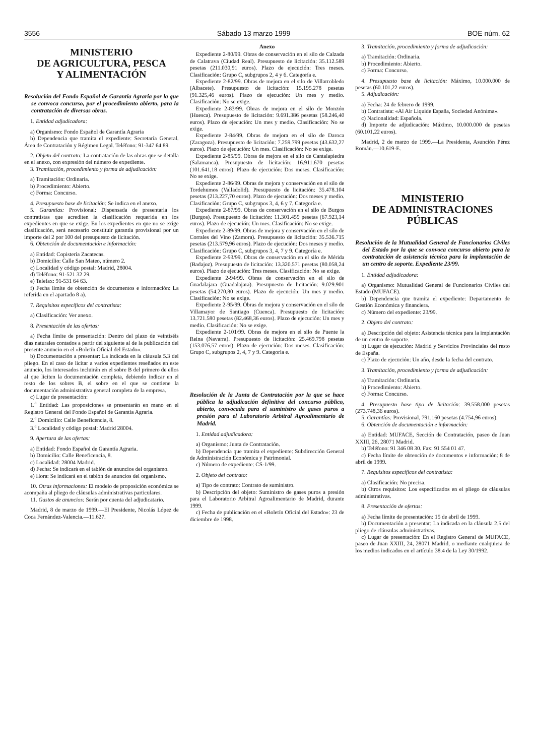3556 Sábado 13 marzo 1999 BOE núm. 62
MINISTERIO
DE AGRICULTURA, PESCA
Y ALIMENTACIÓN
Resolución del Fondo Español de Garantía Agraria por la que se convoca concurso, por el procedimiento abierto, para la contratación de diversas obras.
1. Entidad adjudicadora:
a) Organismo: Fondo Español de Garantía Agraria
b) Dependencia que tramita el expediente: Secretaría General. Área de Contratación y Régimen Legal. Teléfono: 91-347 64 89.
2. Objeto del contrato: La contratación de las obras que se detalla en el anexo, con expresión del número de expediente.
3. Tramitación, procedimiento y forma de adjudicación:
a) Tramitación: Ordinaria.
b) Procedimiento: Abierto.
c) Forma: Concurso.
4. Presupuesto base de licitación: Se indica en el anexo.
5. Garantías: Provisional: Dispensada de presentarla los contratistas que acrediten la clasificación requerida en los expedientes en que se exige. En los expedientes en que no se exige clasificación, será necesario constituir garantía provisional por un importe del 2 por 100 del presupuesto de licitación.
6. Obtención de documentación e información:
a) Entidad: Copistería Zacatecas.
b) Domicilio: Calle San Mateo, número 2.
c) Localidad y código postal: Madrid, 28004.
d) Teléfono: 91-521 32 29.
e) Telefax: 91-531 64 63.
f) Fecha límite de obtención de documentos e información: La referida en el apartado 8 a).
7. Requisitos específicos del contratista:
a) Clasificación: Ver anexo.
8. Presentación de las ofertas:
a) Fecha límite de presentación: Dentro del plazo de veintiséis días naturales contados a partir del siguiente al de la publicación del presente anuncio en el «Boletín Oficial del Estado».
b) Documentación a presentar: La indicada en la cláusula 5.3 del pliego. En el caso de licitar a varios expedientes reseñados en este anuncio, los interesados incluirán en el sobre B del primero de ellos al que liciten la documentación completa, debiendo indicar en el resto de los sobres B, el sobre en el que se contiene la documentación administrativa general completa de la empresa.
c) Lugar de presentación:
1.<sup>a</sup> Entidad: Las proposiciones se presentarán en mano en el Registro General del Fondo Español de Garantía Agraria.
2.<sup>a</sup> Domicilio: Calle Beneficencia, 8.
3.<sup>a</sup> Localidad y código postal: Madrid 28004.
9. Apertura de las ofertas:
a) Entidad: Fondo Español de Garantía Agraria.
b) Domicilio: Calle Beneficencia, 8.
c) Localidad: 28004 Madrid.
d) Fecha: Se indicará en el tablón de anuncios del organismo.
e) Hora: Se indicará en el tablón de anuncios del organismo.
10. Otras informaciones: El modelo de proposición económica se acompaña al pliego de cláusulas administrativas particulares.
11. Gastos de anuncios: Serán por cuenta del adjudicatario.
Madrid, 8 de marzo de 1999.—El Presidente, Nicolás López de Coca Fernández-Valencia.—11.627.
Anexo
Expediente 2-80/99. Obras de conservación en el silo de Calzada de Calatrava (Ciudad Real). Presupuesto de licitación: 35.112.589 pesetas (211.030,91 euros). Plazo de ejecución: Tres meses. Clasificación: Grupo C, subgrupos 2, 4 y 6. Categoría e.
Expediente 2-82/99. Obras de mejora en el silo de Villarrobledo (Albacete). Presupuesto de licitación: 15.195.278 pesetas (91.325,46 euros). Plazo de ejecución: Un mes y medio. Clasificación: No se exige.
Expediente 2-83/99. Obras de mejora en el silo de Monzón (Huesca). Presupuesto de licitación: 9.691.386 pesetas (58.246,40 euros). Plazo de ejecución: Un mes y medio. Clasificación: No se exige.
Expediente 2-84/99. Obras de mejora en el silo de Daroca (Zaragoza). Presupuesto de licitación: 7.259.799 pesetas (43.632,27 euros). Plazo de ejecución: Un mes. Clasificación: No se exige.
Expediente 2-85/99. Obras de mejora en el silo de Cantalapiedra (Salamanca). Presupuesto de licitación: 16.911.670 pesetas (101.641,18 euros). Plazo de ejecución: Dos meses. Clasificación: No se exige.
Expediente 2-86/99. Obras de mejora y conservación en el silo de Tordehumos (Valladolid). Presupuesto de licitación: 35.478.104 pesetas (213.227,70 euros). Plazo de ejecución: Dos meses y medio. Clasificación: Grupo C, subgrupos 3, 4, 6 y 7. Categoría e.
Expediente 2-87/99. Obras de conservación en el silo de Burgos (Burgos). Presupuesto de licitación: 11.301.459 pesetas (67.923,14 euros). Plazo de ejecución: Un mes. Clasificación: No se exige.
Expediente 2-89/99. Obras de mejora y conservación en el silo de Corrales del Vino (Zamora). Presupuesto de licitación: 35.536.715 pesetas (213.579,96 euros). Plazo de ejecución: Dos meses y medio. Clasificación: Grupo C, subgrupos 3, 4, 7 y 9. Categoría e.
Expediente 2-93/99. Obras de conservación en el silo de Mérida (Badajoz). Presupuesto de licitación: 13.320.571 pesetas (80.058,24 euros). Plazo de ejecución: Tres meses. Clasificación: No se exige.
Expediente 2-94/99. Obras de conservación en el silo de Guadalajara (Guadalajara). Presupuesto de licitación: 9.029.901 pesetas (54.270,80 euros). Plazo de ejecución: Un mes y medio. Clasificación: No se exige.
Expediente 2-95/99. Obras de mejora y conservación en el silo de Villamayor de Santiago (Cuenca). Presupuesto de licitación: 13.721.580 pesetas (82.468,36 euros). Plazo de ejecución: Un mes y medio. Clasificación: No se exige.
Expediente 2-101/99. Obras de mejora en el silo de Puente la Reina (Navarra). Presupuesto de licitación: 25.469.798 pesetas (153.076,57 euros). Plazo de ejecución: Dos meses. Clasificación: Grupo C, subgrupos 2, 4, 7 y 9. Categoría e.
Resolución de la Junta de Contratación por la que se hace pública la adjudicación definitiva del concurso público, abierto, convocada para el suministro de gases puros a presión para el Laboratorio Arbitral Agroalimentario de Madrid.
1. Entidad adjudicadora:
a) Organismo: Junta de Contratación.
b) Dependencia que tramita el expediente: Subdirección General de Administración Económica y Patrimonial.
c) Número de expediente: CS-1/99.
2. Objeto del contrato:
a) Tipo de contrato: Contrato de suministro.
b) Descripción del objeto: Suministro de gases puros a presión para el Laboratorio Arbitral Agroalimentario de Madrid, durante 1999.
c) Fecha de publicación en el «Boletín Oficial del Estado»: 23 de diciembre de 1998.
3. Tramitación, procedimiento y forma de adjudicación:
a) Tramitación: Ordinaria.
b) Procedimiento: Abierto.
c) Forma: Concurso.
4. Presupuesto base de licitación: Máximo, 10.000.000 de pesetas (60.101,22 euros).
5. Adjudicación:
a) Fecha: 24 de febrero de 1999.
b) Contratista: «Al Air Liquide España, Sociedad Anónima».
c) Nacionalidad: Española.
d) Importe de adjudicación: Máximo, 10.000.000 de pesetas (60.101,22 euros).
Madrid, 2 de marzo de 1999.—La Presidenta, Asunción Pérez Román.—10.619-E.
MINISTERIO
DE ADMINISTRACIONES
PÚBLICAS
Resolución de la Mutualidad General de Funcionarios Civiles del Estado por la que se convoca concurso abierto para la contratación de asistencia técnica para la implantación de un centro de soporte. Expediente 23/99.
1. Entidad adjudicadora:
a) Organismo: Mutualidad General de Funcionarios Civiles del Estado (MUFACE).
b) Dependencia que tramita el expediente: Departamento de Gestión Económica y financiera.
c) Número del expediente: 23/99.
2. Objeto del contrato:
a) Descripción del objeto: Asistencia técnica para la implantación de un centro de soporte.
b) Lugar de ejecución: Madrid y Servicios Provinciales del resto de España.
c) Plazo de ejecución: Un año, desde la fecha del contrato.
3. Tramitación, procedimiento y forma de adjudicación:
a) Tramitación: Ordinaria.
b) Procedimiento: Abierto.
c) Forma: Concurso.
4. Presupuesto base tipo de licitación: 39.558.000 pesetas (273.748,36 euros).
5. Garantías: Provisional, 791.160 pesetas (4.754,96 euros).
6. Obtención de documentación e información:
a) Entidad: MUFACE, Sección de Contratación, paseo de Juan XXIII, 26, 28071 Madrid.
b) Teléfono: 91 346 08 30. Fax: 91 554 01 47.
c) Fecha límite de obtención de documentos e información: 8 de abril de 1999.
7. Requisitos específicos del contratista:
a) Clasificación: No precisa.
b) Otros requisitos: Los especificados en el pliego de cláusulas administrativas.
8. Presentación de ofertas:
a) Fecha límite de presentación: 15 de abril de 1999.
b) Documentación a presentar: La indicada en la cláusula 2.5 del pliego de cláusulas administrativas.
c) Lugar de presentación: En el Registro General de MUFACE, paseo de Juan XXIII, 24, 28071 Madrid, o mediante cualquiera de los medios indicados en el artículo 38.4 de la Ley 30/1992.